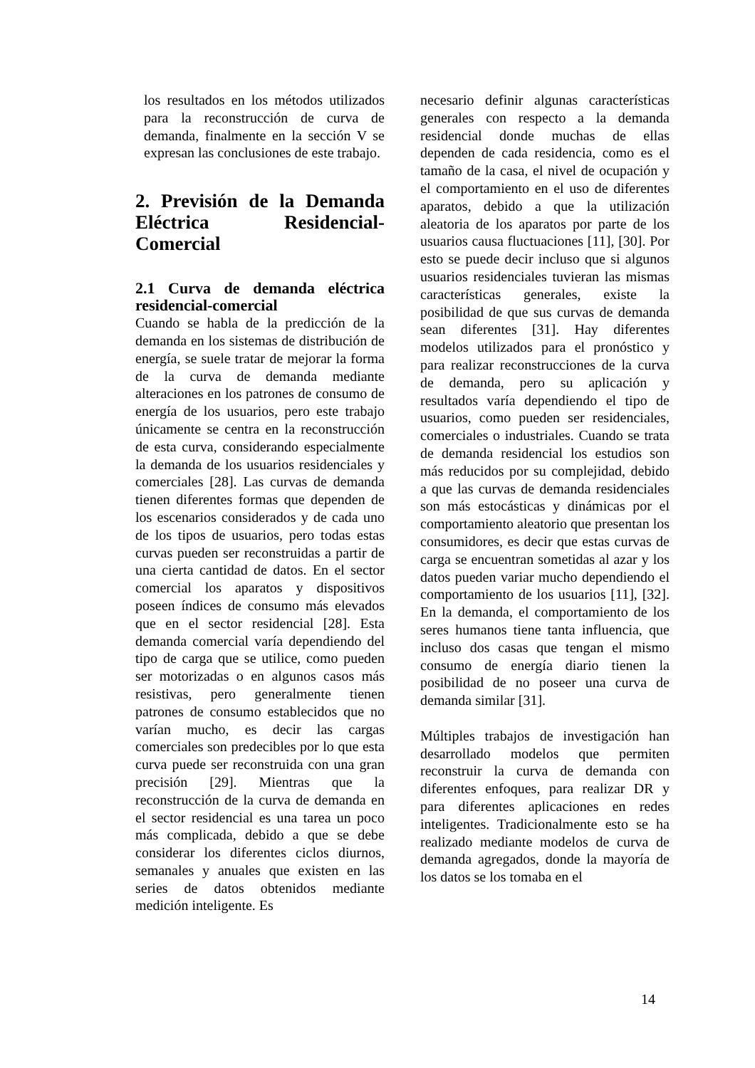los resultados en los métodos utilizados para la reconstrucción de curva de demanda, finalmente en la sección V se expresan las conclusiones de este trabajo.
2. Previsión de la Demanda Eléctrica Residencial-Comercial
2.1 Curva de demanda eléctrica residencial-comercial
Cuando se habla de la predicción de la demanda en los sistemas de distribución de energía, se suele tratar de mejorar la forma de la curva de demanda mediante alteraciones en los patrones de consumo de energía de los usuarios, pero este trabajo únicamente se centra en la reconstrucción de esta curva, considerando especialmente la demanda de los usuarios residenciales y comerciales [28]. Las curvas de demanda tienen diferentes formas que dependen de los escenarios considerados y de cada uno de los tipos de usuarios, pero todas estas curvas pueden ser reconstruidas a partir de una cierta cantidad de datos. En el sector comercial los aparatos y dispositivos poseen índices de consumo más elevados que en el sector residencial [28]. Esta demanda comercial varía dependiendo del tipo de carga que se utilice, como pueden ser motorizadas o en algunos casos más resistivas, pero generalmente tienen patrones de consumo establecidos que no varían mucho, es decir las cargas comerciales son predecibles por lo que esta curva puede ser reconstruida con una gran precisión [29]. Mientras que la reconstrucción de la curva de demanda en el sector residencial es una tarea un poco más complicada, debido a que se debe considerar los diferentes ciclos diurnos, semanales y anuales que existen en las series de datos obtenidos mediante medición inteligente. Es
necesario definir algunas características generales con respecto a la demanda residencial donde muchas de ellas dependen de cada residencia, como es el tamaño de la casa, el nivel de ocupación y el comportamiento en el uso de diferentes aparatos, debido a que la utilización aleatoria de los aparatos por parte de los usuarios causa fluctuaciones [11], [30]. Por esto se puede decir incluso que si algunos usuarios residenciales tuvieran las mismas características generales, existe la posibilidad de que sus curvas de demanda sean diferentes [31]. Hay diferentes modelos utilizados para el pronóstico y para realizar reconstrucciones de la curva de demanda, pero su aplicación y resultados varía dependiendo el tipo de usuarios, como pueden ser residenciales, comerciales o industriales. Cuando se trata de demanda residencial los estudios son más reducidos por su complejidad, debido a que las curvas de demanda residenciales son más estocásticas y dinámicas por el comportamiento aleatorio que presentan los consumidores, es decir que estas curvas de carga se encuentran sometidas al azar y los datos pueden variar mucho dependiendo el comportamiento de los usuarios [11], [32]. En la demanda, el comportamiento de los seres humanos tiene tanta influencia, que incluso dos casas que tengan el mismo consumo de energía diario tienen la posibilidad de no poseer una curva de demanda similar [31].
Múltiples trabajos de investigación han desarrollado modelos que permiten reconstruir la curva de demanda con diferentes enfoques, para realizar DR y para diferentes aplicaciones en redes inteligentes. Tradicionalmente esto se ha realizado mediante modelos de curva de demanda agregados, donde la mayoría de los datos se los tomaba en el
14